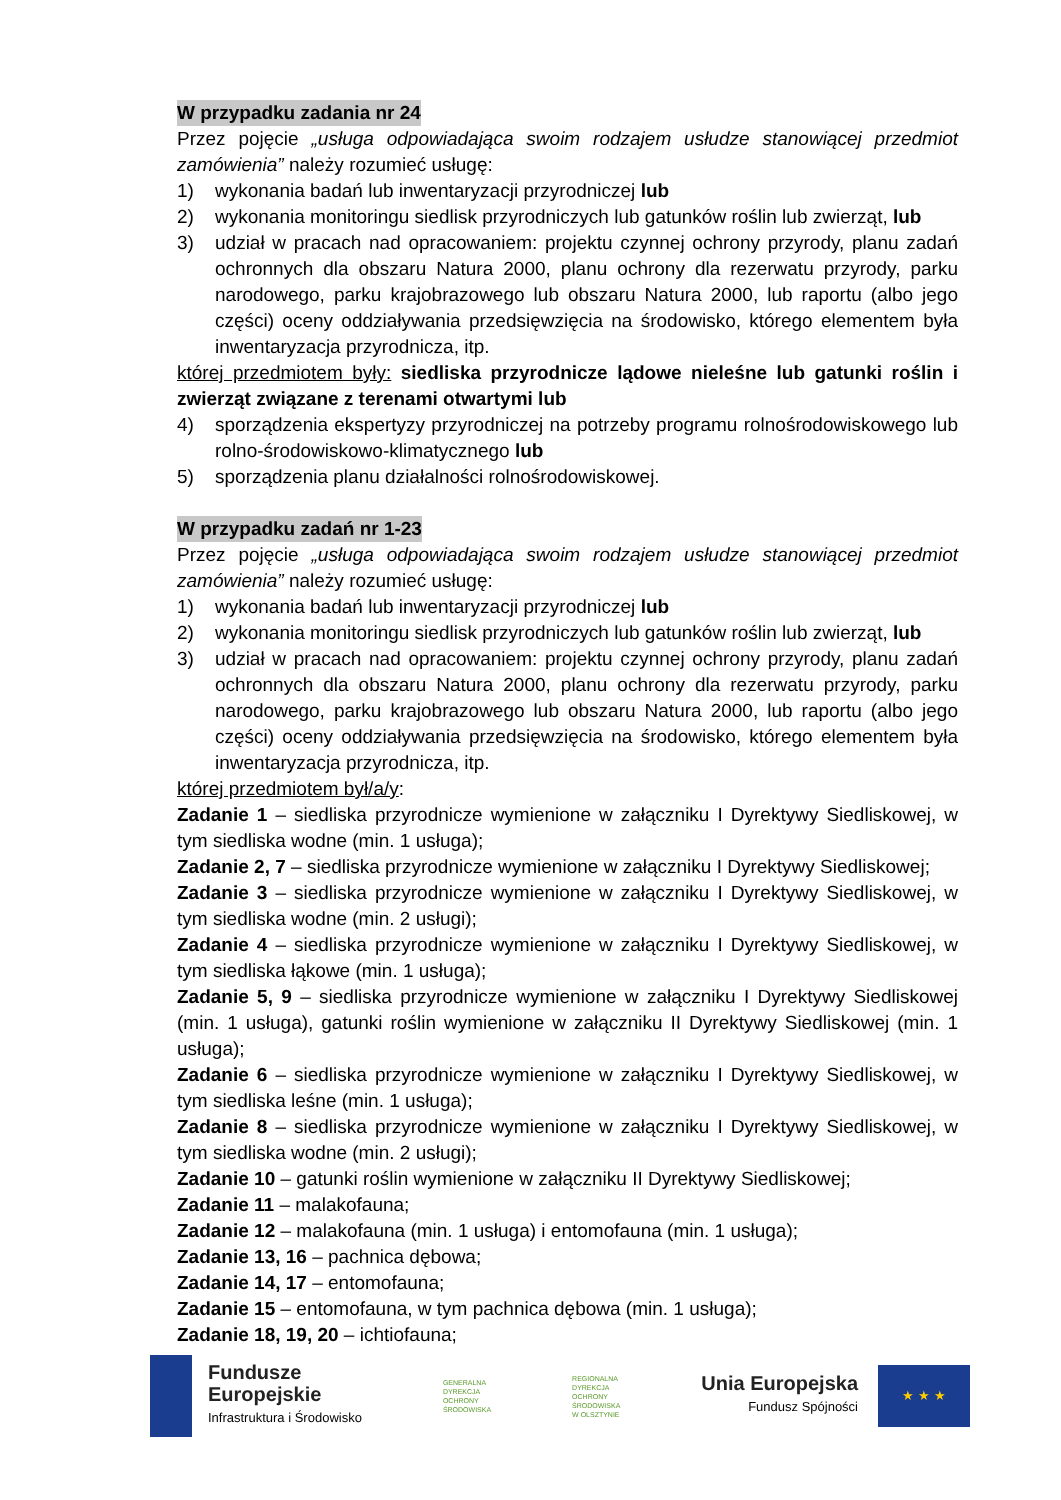W przypadku zadania nr 24
Przez pojęcie „usługa odpowiadająca swoim rodzajem usłudze stanowiącej przedmiot zamówienia” należy rozumieć usługę:
1) wykonania badań lub inwentaryzacji przyrodniczej lub
2) wykonania monitoringu siedlisk przyrodniczych lub gatunków roślin lub zwierząt, lub
3) udział w pracach nad opracowaniem: projektu czynnej ochrony przyrody, planu zadań ochronnych dla obszaru Natura 2000, planu ochrony dla rezerwatu przyrody, parku narodowego, parku krajobrazowego lub obszaru Natura 2000, lub raportu (albo jego części) oceny oddziaływania przedsięwzięcia na środowisko, którego elementem była inwentaryzacja przyrodnicza, itp.
której przedmiotem były: siedliska przyrodnicze lądowe nieleśne lub gatunki roślin i zwierząt związane z terenami otwartymi lub
4) sporządzenia ekspertyzy przyrodniczej na potrzeby programu rolnośrodowiskowego lub rolno-środowiskowo-klimatycznego lub
5) sporządzenia planu działalności rolnośrodowiskowej.
W przypadku zadań nr 1-23
Przez pojęcie „usługa odpowiadająca swoim rodzajem usłudze stanowiącej przedmiot zamówienia” należy rozumieć usługę:
1) wykonania badań lub inwentaryzacji przyrodniczej lub
2) wykonania monitoringu siedlisk przyrodniczych lub gatunków roślin lub zwierząt, lub
3) udział w pracach nad opracowaniem: projektu czynnej ochrony przyrody, planu zadań ochronnych dla obszaru Natura 2000, planu ochrony dla rezerwatu przyrody, parku narodowego, parku krajobrazowego lub obszaru Natura 2000, lub raportu (albo jego części) oceny oddziaływania przedsięwzięcia na środowisko, którego elementem była inwentaryzacja przyrodnicza, itp.
której przedmiotem był/a/y:
Zadanie 1 – siedliska przyrodnicze wymienione w załączniku I Dyrektywy Siedliskowej, w tym siedliska wodne (min. 1 usługa);
Zadanie 2, 7 – siedliska przyrodnicze wymienione w załączniku I Dyrektywy Siedliskowej;
Zadanie 3 – siedliska przyrodnicze wymienione w załączniku I Dyrektywy Siedliskowej, w tym siedliska wodne (min. 2 usługi);
Zadanie 4 – siedliska przyrodnicze wymienione w załączniku I Dyrektywy Siedliskowej, w tym siedliska łąkowe (min. 1 usługa);
Zadanie 5, 9 – siedliska przyrodnicze wymienione w załączniku I Dyrektywy Siedliskowej (min. 1 usługa), gatunki roślin wymienione w załączniku II Dyrektywy Siedliskowej (min. 1 usługa);
Zadanie 6 – siedliska przyrodnicze wymienione w załączniku I Dyrektywy Siedliskowej, w tym siedliska leśne (min. 1 usługa);
Zadanie 8 – siedliska przyrodnicze wymienione w załączniku I Dyrektywy Siedliskowej, w tym siedliska wodne (min. 2 usługi);
Zadanie 10 – gatunki roślin wymienione w załączniku II Dyrektywy Siedliskowej;
Zadanie 11 – malakofauna;
Zadanie 12 – malakofauna (min. 1 usługa) i entomofauna (min. 1 usługa);
Zadanie 13, 16 – pachnica dębowa;
Zadanie 14, 17 – entomofauna;
Zadanie 15 – entomofauna, w tym pachnica dębowa (min. 1 usługa);
Zadanie 18, 19, 20 – ichtiofauna;
Fundusze
Europejskie
Infrastruktura i Środowisko
GENERALNA
DYREKCJA
OCHRONY
ŚRODOWISKA
REGIONALNA
DYREKCJA
OCHRONY
ŚRODOWISKA
W OLSZTYNIE
Unia Europejska
Fundusz Spójności
★ ★ ★